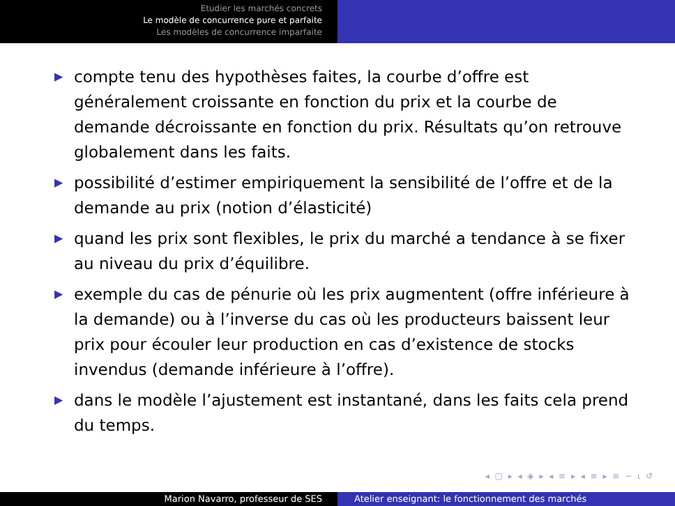Etudier les marchés concrets
Le modèle de concurrence pure et parfaite
Les modèles de concurrence imparfaite
▶ compte tenu des hypothèses faites, la courbe d’offre est généralement croissante en fonction du prix et la courbe de demande décroissante en fonction du prix. Résultats qu’on retrouve globalement dans les faits.
▶ possibilité d’estimer empiriquement la sensibilité de l’offre et de la demande au prix (notion d’élasticité)
▶ quand les prix sont flexibles, le prix du marché a tendance à se fixer au niveau du prix d’équilibre.
▶ exemple du cas de pénurie où les prix augmentent (offre inférieure à la demande) ou à l’inverse du cas où les producteurs baissent leur prix pour écouler leur production en cas d’existence de stocks invendus (demande inférieure à l’offre).
▶ dans le modèle l’ajustement est instantané, dans les faits cela prend du temps.
◂ ▢ ▸ ◂ ◈ ▸ ◂ ≡ ▸ ◂ ≡ ▸ ≡ ∽ ⍳ ↺
Marion Navarro, professeur de SES Atelier enseignant: le fonctionnement des marchés